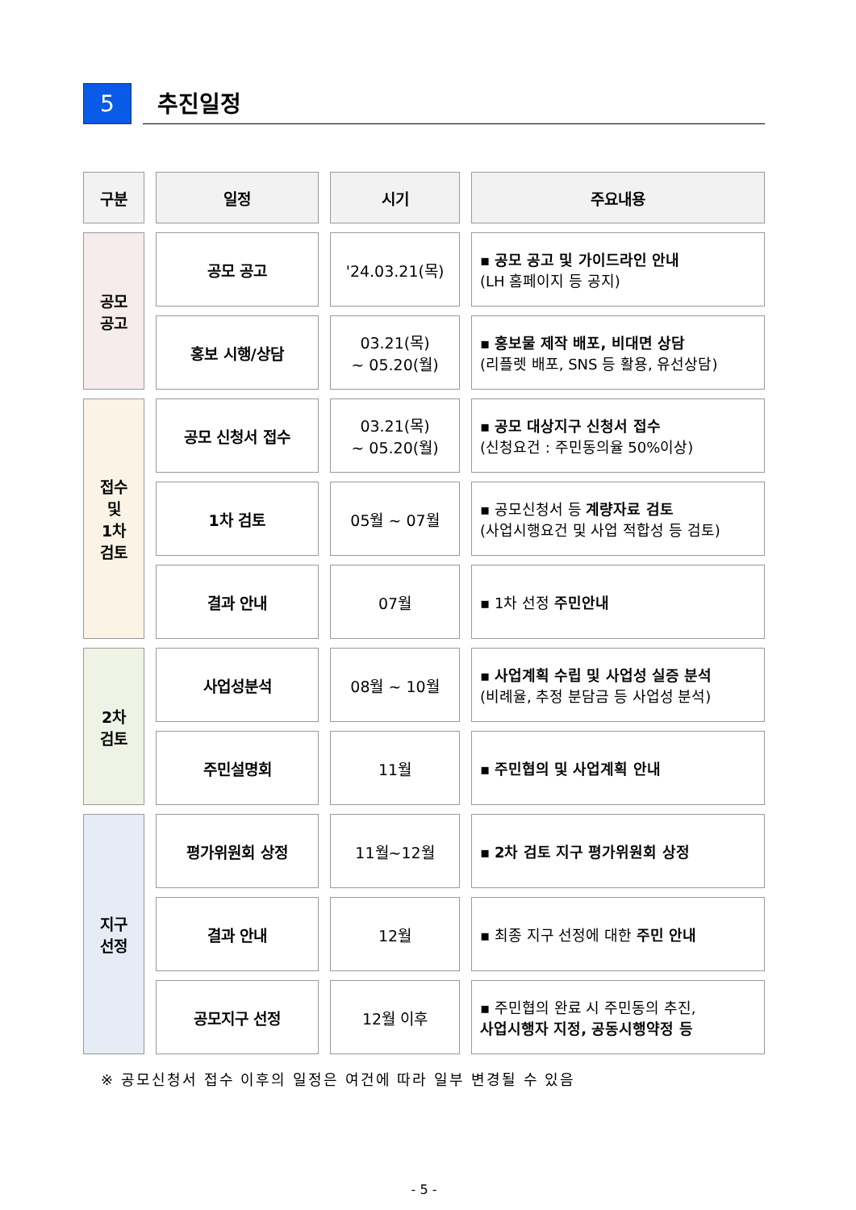5
추진일정
| 구분 | 일정 | 시기 | 주요내용 |
| --- | --- | --- | --- |
| 공모 공고 | 공모 공고 | '24.03.21(목) | ▪ 공모 공고 및 가이드라인 안내 (LH 홈페이지 등 공지) |
| | 홍보 시행/상담 | 03.21(목) ~ 05.20(월) | ▪ 홍보물 제작 배포, 비대면 상담 (리플렛 배포, SNS 등 활용, 유선상담) |
| 접수 및 1차 검토 | 공모 신청서 접수 | 03.21(목) ~ 05.20(월) | ▪ 공모 대상지구 신청서 접수 (신청요건 : 주민동의율 50%이상) |
| | 1차 검토 | 05월 ~ 07월 | ▪ 공모신청서 등 계량자료 검토 (사업시행요건 및 사업 적합성 등 검토) |
| | 결과 안내 | 07월 | ▪ 1차 선정 주민안내 |
| 2차 검토 | 사업성분석 | 08월 ~ 10월 | ▪ 사업계획 수립 및 사업성 실증 분석 (비례율, 추정 분담금 등 사업성 분석) |
| | 주민설명회 | 11월 | ▪ 주민협의 및 사업계획 안내 |
| 지구 선정 | 평가위원회 상정 | 11월~12월 | ▪ 2차 검토 지구 평가위원회 상정 |
| | 결과 안내 | 12월 | ▪ 최종 지구 선정에 대한 주민 안내 |
| | 공모지구 선정 | 12월 이후 | ▪ 주민협의 완료 시 주민동의 추진, 사업시행자 지정, 공동시행약정 등 |
※ 공모신청서 접수 이후의 일정은 여건에 따라 일부 변경될 수 있음
- 5 -